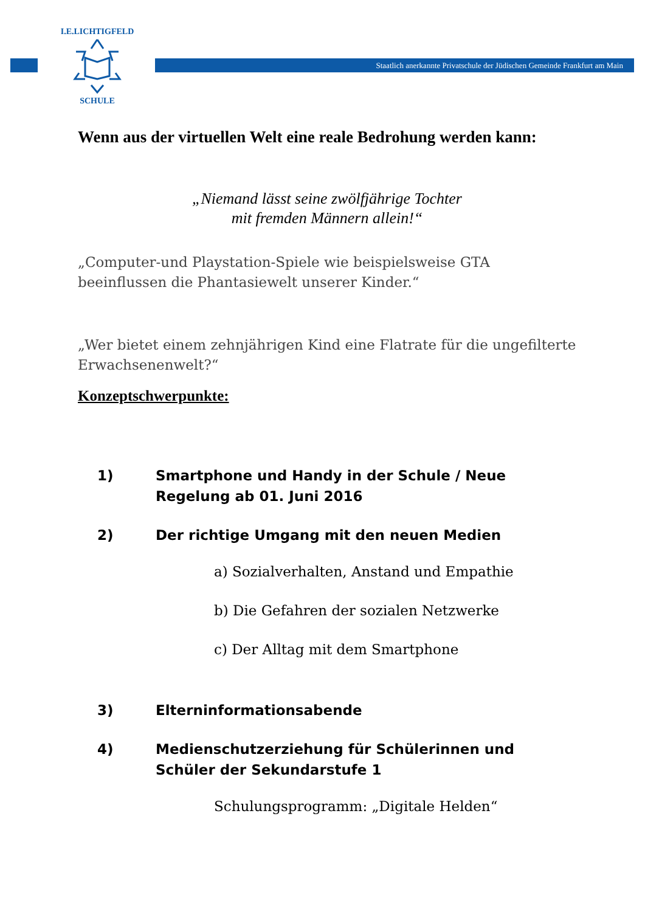SCHULE
I.E.LICHTIGFELD
Staatlich anerkannte Privatschule der Jüdischen Gemeinde Frankfurt am Main
Wenn aus der virtuellen Welt eine reale Bedrohung werden kann:
„Niemand lässt seine zwölfjährige Tochter
mit fremden Männern allein!“
„Computer-und Playstation-Spiele wie beispielsweise GTA beeinflussen die Phantasiewelt unserer Kinder.“
„Wer bietet einem zehnjährigen Kind eine Flatrate für die ungefilterte Erwachsenenwelt?“
Konzeptschwerpunkte:
1) Smartphone und Handy in der Schule / Neue Regelung ab 01. Juni 2016
2) Der richtige Umgang mit den neuen Medien
a) Sozialverhalten, Anstand und Empathie
b) Die Gefahren der sozialen Netzwerke
c) Der Alltag mit dem Smartphone
3) Elterninformationsabende
4) Medienschutzerziehung für Schülerinnen und Schüler der Sekundarstufe 1
Schulungsprogramm: „Digitale Helden“